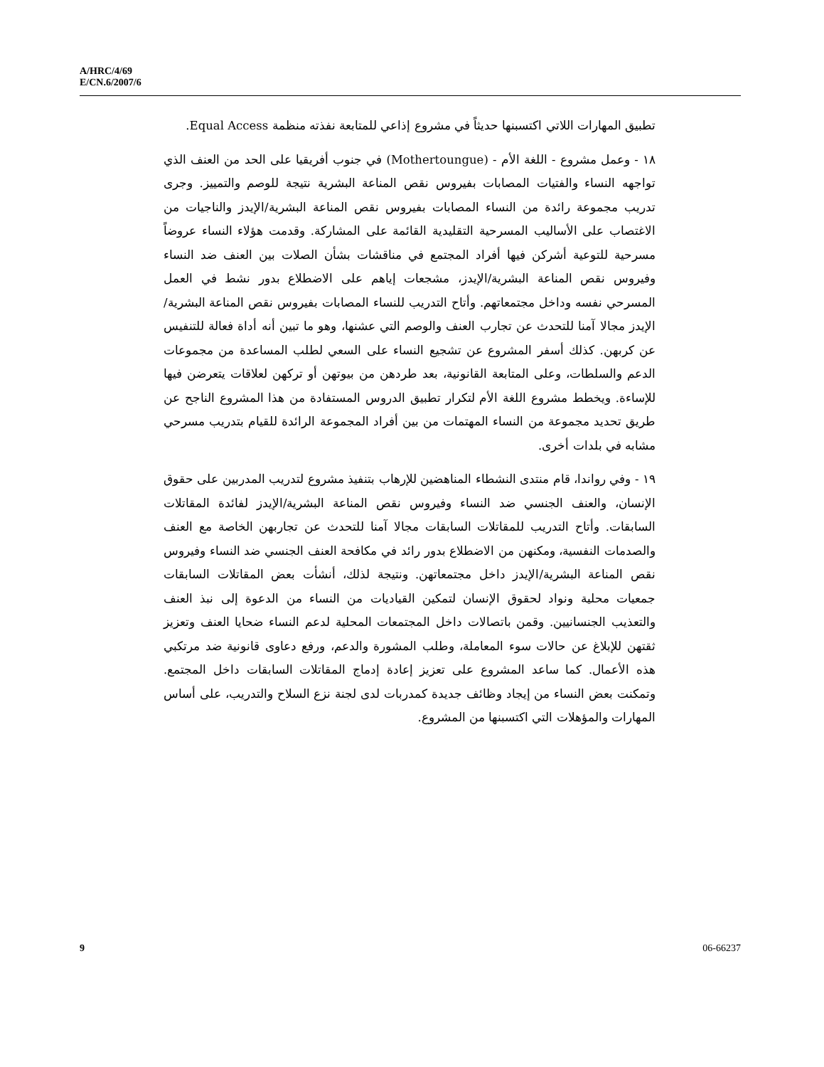A/HRC/4/69
E/CN.6/2007/6
تطبيق المهارات اللاتي اكتسبنها حديثاً في مشروع إذاعي للمتابعة نفذته منظمة Equal Access.
١٨ - وعمل مشروع - اللغة الأم - (Mothertoungue) في جنوب أفريقيا على الحد من العنف الذي تواجهه النساء والفتيات المصابات بفيروس نقص المناعة البشرية نتيجة للوصم والتمييز. وجرى تدريب مجموعة رائدة من النساء المصابات بفيروس نقص المناعة البشرية/الإيدز والناجيات من الاغتصاب على الأساليب المسرحية التقليدية القائمة على المشاركة. وقدمت هؤلاء النساء عروضاً مسرحية للتوعية أشركن فيها أفراد المجتمع في مناقشات بشأن الصلات بين العنف ضد النساء وفيروس نقص المناعة البشرية/الإيدز، مشجعات إياهم على الاضطلاع بدور نشط في العمل المسرحي نفسه وداخل مجتمعاتهم. وأتاح التدريب للنساء المصابات بفيروس نقص المناعة البشرية/الإيدز مجالا آمنا للتحدث عن تجارب العنف والوصم التي عشنها، وهو ما تبين أنه أداة فعالة للتنفيس عن كربهن. كذلك أسفر المشروع عن تشجيع النساء على السعي لطلب المساعدة من مجموعات الدعم والسلطات، وعلى المتابعة القانونية، بعد طردهن من بيوتهن أو تركهن لعلاقات يتعرضن فيها للإساءة. ويخطط مشروع اللغة الأم لتكرار تطبيق الدروس المستفادة من هذا المشروع الناجح عن طريق تحديد مجموعة من النساء المهتمات من بين أفراد المجموعة الرائدة للقيام بتدريب مسرحي مشابه في بلدات أخرى.
١٩ - وفي رواندا، قام منتدى النشطاء المناهضين للإرهاب بتنفيذ مشروع لتدريب المدربين على حقوق الإنسان، والعنف الجنسي ضد النساء وفيروس نقص المناعة البشرية/الإيدز لفائدة المقاتلات السابقات. وأتاح التدريب للمقاتلات السابقات مجالا آمنا للتحدث عن تجاربهن الخاصة مع العنف والصدمات النفسية، ومكنهن من الاضطلاع بدور رائد في مكافحة العنف الجنسي ضد النساء وفيروس نقص المناعة البشرية/الإيدز داخل مجتمعاتهن. ونتيجة لذلك، أنشأت بعض المقاتلات السابقات جمعيات محلية ونواد لحقوق الإنسان لتمكين القياديات من النساء من الدعوة إلى نبذ العنف والتعذيب الجنسانيين. وقمن باتصالات داخل المجتمعات المحلية لدعم النساء ضحايا العنف وتعزيز ثقتهن للإبلاغ عن حالات سوء المعاملة، وطلب المشورة والدعم، ورفع دعاوى قانونية ضد مرتكبي هذه الأعمال. كما ساعد المشروع على تعزيز إعادة إدماج المقاتلات السابقات داخل المجتمع. وتمكنت بعض النساء من إيجاد وظائف جديدة كمدربات لدى لجنة نزع السلاح والتدريب، على أساس المهارات والمؤهلات التي اكتسبنها من المشروع.
9 06-66237